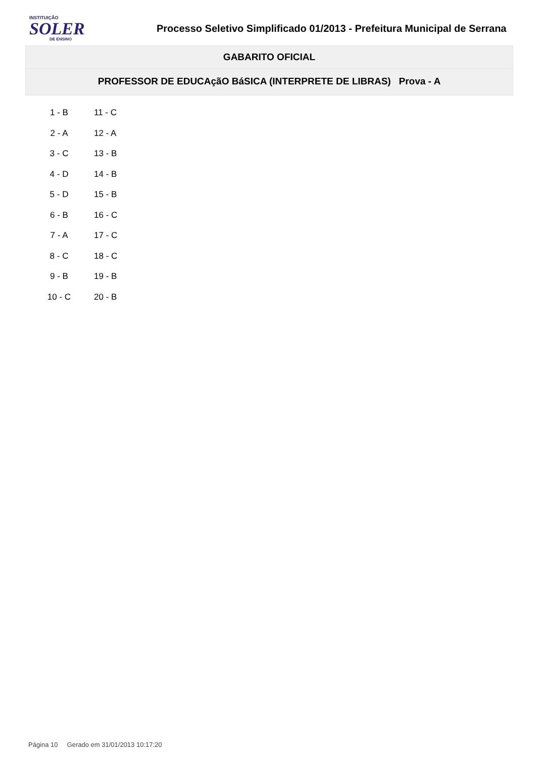INSTITUIÇÃO
SOLER
DE ENSINO
Processo Seletivo Simplificado 01/2013 - Prefeitura Municipal de Serrana
GABARITO OFICIAL
PROFESSOR DE EDUCAçãO BáSICA (INTERPRETE DE LIBRAS) Prova - A
| 1 - B | 11 - C |
| 2 - A | 12 - A |
| 3 - C | 13 - B |
| 4 - D | 14 - B |
| 5 - D | 15 - B |
| 6 - B | 16 - C |
| 7 - A | 17 - C |
| 8 - C | 18 - C |
| 9 - B | 19 - B |
| 10 - C | 20 - B |
Página 10 Gerado em 31/01/2013 10:17:20